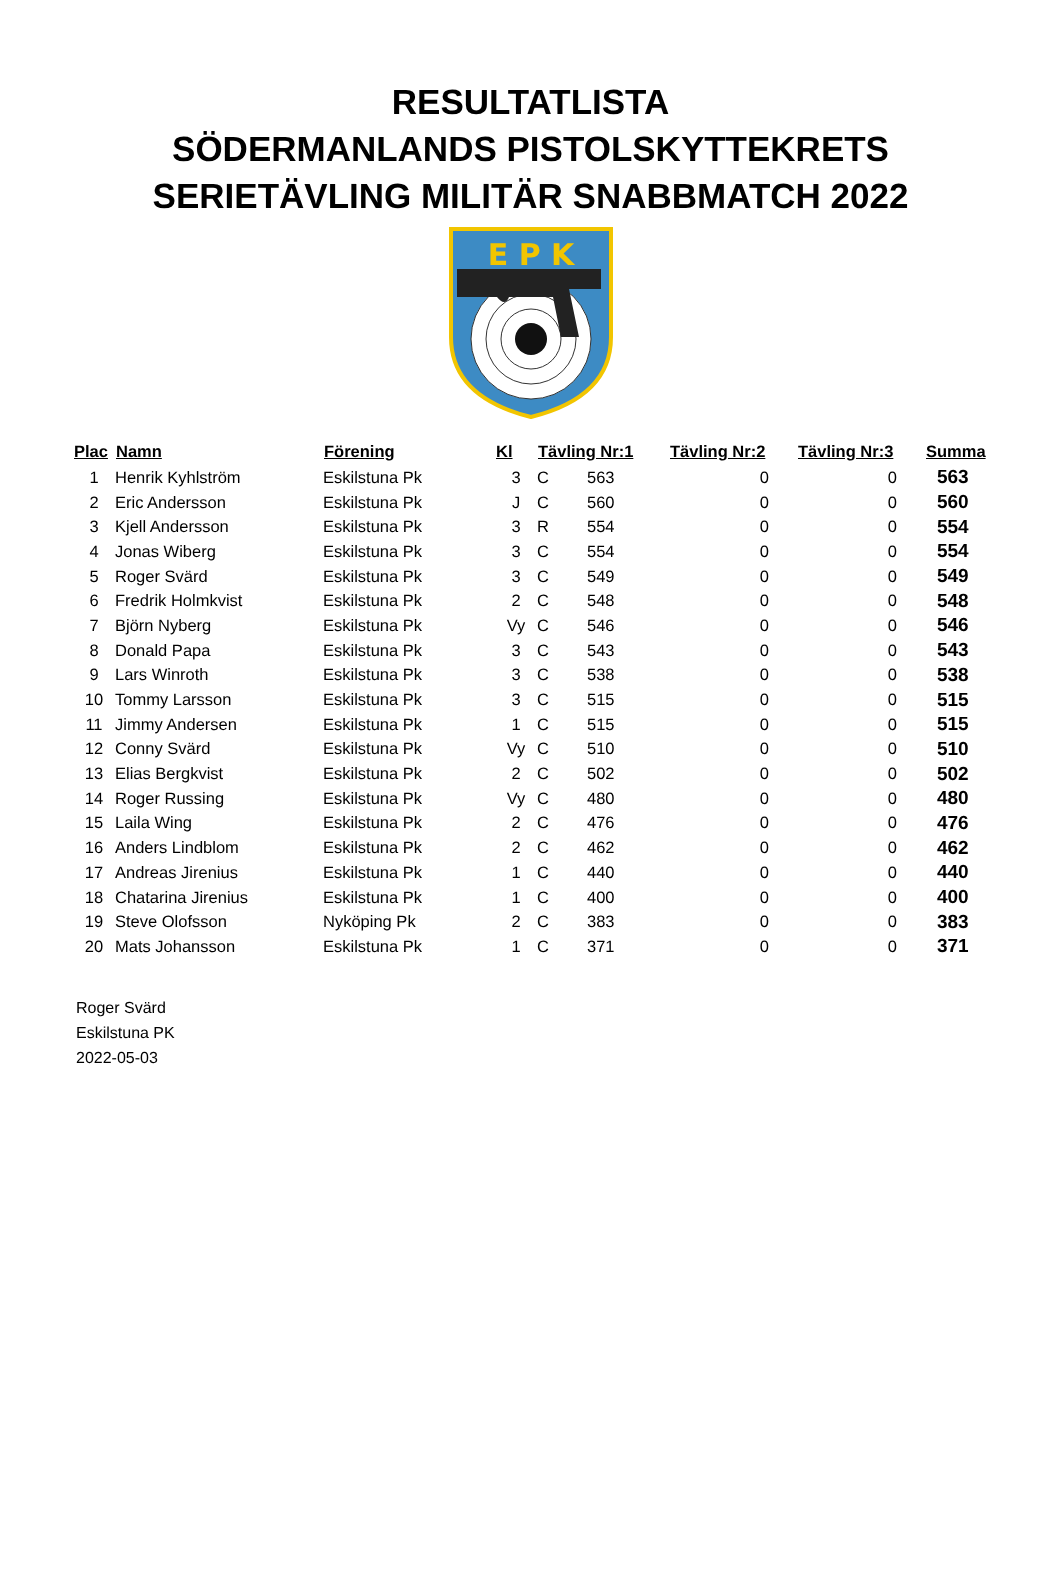RESULTATLISTA
SÖDERMANLANDS PISTOLSKYTTEKRETS
SERIETÄVLING MILITÄR SNABBMATCH 2022
E P K
| Plac | Namn | Förening | Kl | Tävling Nr:1 | | Tävling Nr:2 | Tävling Nr:3 | Summa |
| --- | --- | --- | --- | --- | --- | --- | --- | --- |
| 1 | Henrik Kyhlström | Eskilstuna Pk | 3 | C | 563 | 0 | 0 | 563 |
| 2 | Eric Andersson | Eskilstuna Pk | J | C | 560 | 0 | 0 | 560 |
| 3 | Kjell Andersson | Eskilstuna Pk | 3 | R | 554 | 0 | 0 | 554 |
| 4 | Jonas Wiberg | Eskilstuna Pk | 3 | C | 554 | 0 | 0 | 554 |
| 5 | Roger Svärd | Eskilstuna Pk | 3 | C | 549 | 0 | 0 | 549 |
| 6 | Fredrik Holmkvist | Eskilstuna Pk | 2 | C | 548 | 0 | 0 | 548 |
| 7 | Björn Nyberg | Eskilstuna Pk | Vy | C | 546 | 0 | 0 | 546 |
| 8 | Donald Papa | Eskilstuna Pk | 3 | C | 543 | 0 | 0 | 543 |
| 9 | Lars Winroth | Eskilstuna Pk | 3 | C | 538 | 0 | 0 | 538 |
| 10 | Tommy Larsson | Eskilstuna Pk | 3 | C | 515 | 0 | 0 | 515 |
| 11 | Jimmy Andersen | Eskilstuna Pk | 1 | C | 515 | 0 | 0 | 515 |
| 12 | Conny Svärd | Eskilstuna Pk | Vy | C | 510 | 0 | 0 | 510 |
| 13 | Elias Bergkvist | Eskilstuna Pk | 2 | C | 502 | 0 | 0 | 502 |
| 14 | Roger Russing | Eskilstuna Pk | Vy | C | 480 | 0 | 0 | 480 |
| 15 | Laila Wing | Eskilstuna Pk | 2 | C | 476 | 0 | 0 | 476 |
| 16 | Anders Lindblom | Eskilstuna Pk | 2 | C | 462 | 0 | 0 | 462 |
| 17 | Andreas Jirenius | Eskilstuna Pk | 1 | C | 440 | 0 | 0 | 440 |
| 18 | Chatarina Jirenius | Eskilstuna Pk | 1 | C | 400 | 0 | 0 | 400 |
| 19 | Steve Olofsson | Nyköping Pk | 2 | C | 383 | 0 | 0 | 383 |
| 20 | Mats Johansson | Eskilstuna Pk | 1 | C | 371 | 0 | 0 | 371 |
Roger Svärd
Eskilstuna PK
2022-05-03